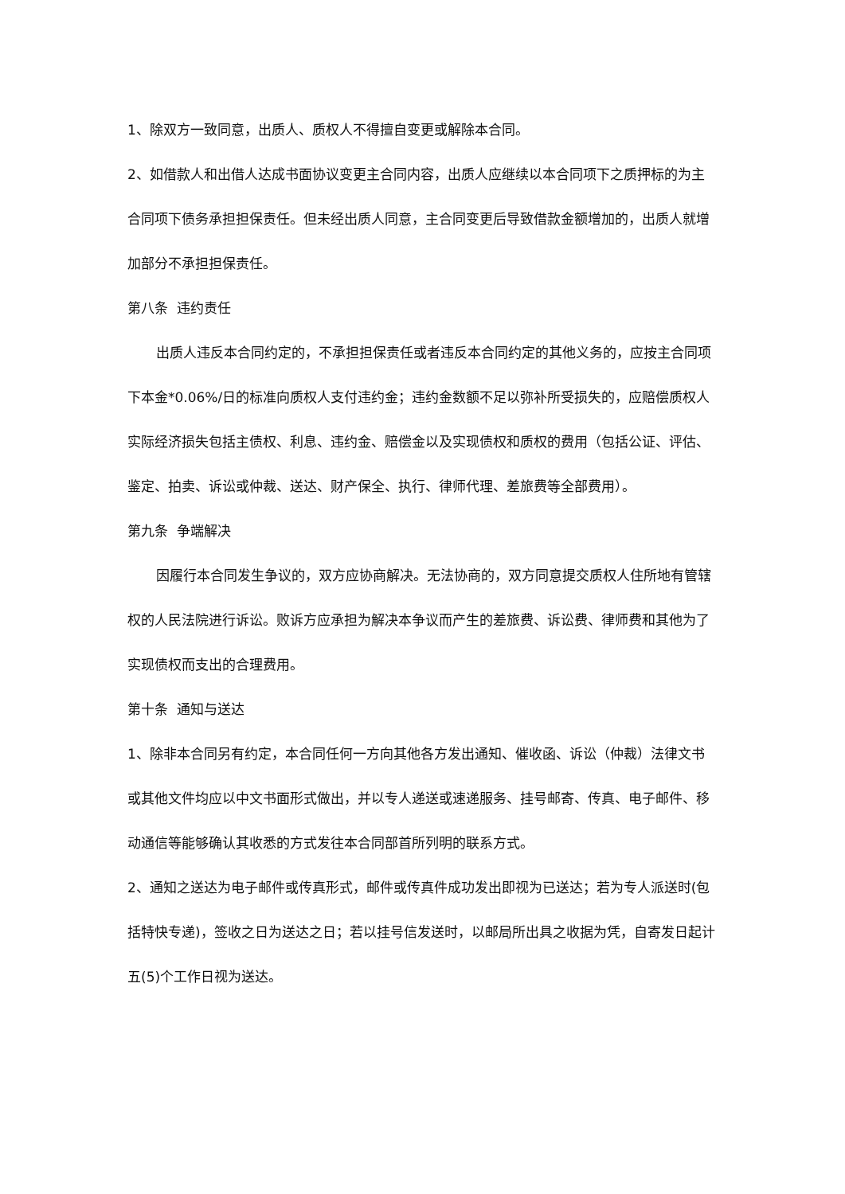1、除双方一致同意，出质人、质权人不得擅自变更或解除本合同。
2、如借款人和出借人达成书面协议变更主合同内容，出质人应继续以本合同项下之质押标的为主合同项下债务承担担保责任。但未经出质人同意，主合同变更后导致借款金额增加的，出质人就增加部分不承担担保责任。
第八条 违约责任
出质人违反本合同约定的，不承担担保责任或者违反本合同约定的其他义务的，应按主合同项下本金*0.06%/日的标准向质权人支付违约金；违约金数额不足以弥补所受损失的，应赔偿质权人实际经济损失包括主债权、利息、违约金、赔偿金以及实现债权和质权的费用（包括公证、评估、鉴定、拍卖、诉讼或仲裁、送达、财产保全、执行、律师代理、差旅费等全部费用）。
第九条 争端解决
因履行本合同发生争议的，双方应协商解决。无法协商的，双方同意提交质权人住所地有管辖权的人民法院进行诉讼。败诉方应承担为解决本争议而产生的差旅费、诉讼费、律师费和其他为了实现债权而支出的合理费用。
第十条 通知与送达
1、除非本合同另有约定，本合同任何一方向其他各方发出通知、催收函、诉讼（仲裁）法律文书或其他文件均应以中文书面形式做出，并以专人递送或速递服务、挂号邮寄、传真、电子邮件、移动通信等能够确认其收悉的方式发往本合同部首所列明的联系方式。
2、通知之送达为电子邮件或传真形式，邮件或传真件成功发出即视为已送达；若为专人派送时(包括特快专递)，签收之日为送达之日；若以挂号信发送时，以邮局所出具之收据为凭，自寄发日起计五(5)个工作日视为送达。